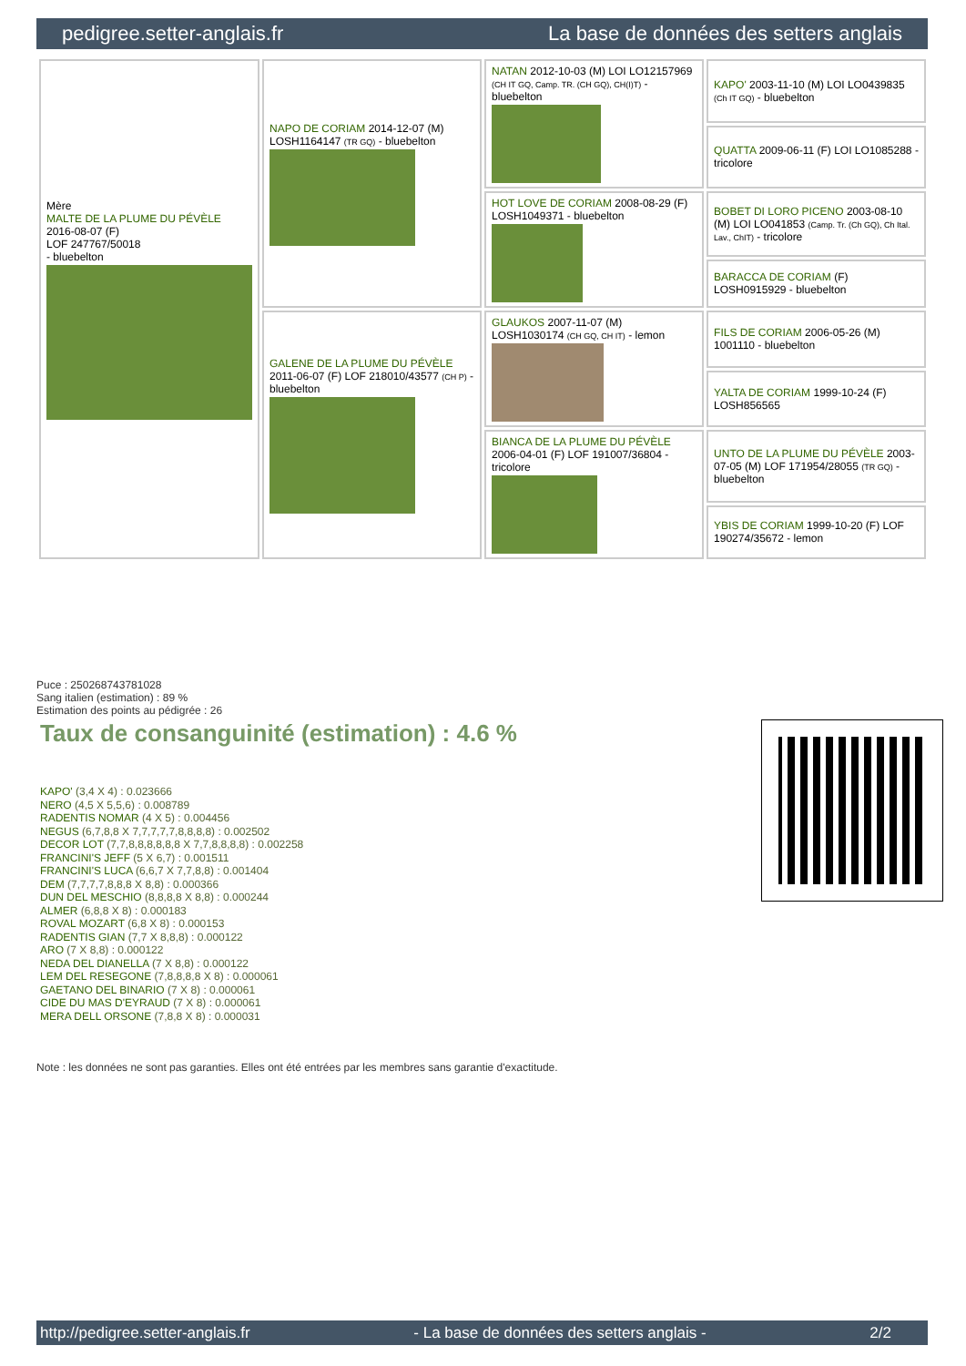pedigree.setter-anglais.fr La base de données des setters anglais
| Mère MALTE DE LA PLUME DU PÉVÈLE 2016-08-07 (F) LOF 247767/50018 - bluebelton | NAPO DE CORIAM 2014-12-07 (M) LOSH1164147 (TR GQ) - bluebelton | NATAN 2012-10-03 (M) LOI LO12157969 (CH IT GQ, Camp. TR. (CH GQ), CH(I)T) - bluebelton | KAPO' 2003-11-10 (M) LOI LO0439835 (Ch IT GQ) - bluebelton |
| | | | QUATTA 2009-06-11 (F) LOI LO1085288 - tricolore |
| | | HOT LOVE DE CORIAM 2008-08-29 (F) LOSH1049371 - bluebelton | BOBET DI LORO PICENO 2003-08-10 (M) LOI LO041853 (Camp. Tr. (Ch GQ), Ch Ital. Lav., ChIT) - tricolore |
| | | | BARACCA DE CORIAM (F) LOSH0915929 - bluebelton |
| | GALENE DE LA PLUME DU PÉVÈLE 2011-06-07 (F) LOF 218010/43577 (CH P) - bluebelton | GLAUKOS 2007-11-07 (M) LOSH1030174 (CH GQ, CH IT) - lemon | FILS DE CORIAM 2006-05-26 (M) 1001110 - bluebelton |
| | | | YALTA DE CORIAM 1999-10-24 (F) LOSH856565 |
| | | BIANCA DE LA PLUME DU PÉVÈLE 2006-04-01 (F) LOF 191007/36804 - tricolore | UNTO DE LA PLUME DU PÉVÈLE 2003-07-05 (M) LOF 171954/28055 (TR GQ) - bluebelton |
| | | | YBIS DE CORIAM 1999-10-20 (F) LOF 190274/35672 - lemon |
Puce : 250268743781028
Sang italien (estimation) : 89 %
Estimation des points au pédigrée : 26
Taux de consanguinité (estimation) : 4.6 %
KAPO' (3,4 X 4) : 0.023666
NERO (4,5 X 5,5,6) : 0.008789
RADENTIS NOMAR (4 X 5) : 0.004456
NEGUS (6,7,8,8 X 7,7,7,7,7,8,8,8,8) : 0.002502
DECOR LOT (7,7,8,8,8,8,8,8 X 7,7,8,8,8,8) : 0.002258
FRANCINI'S JEFF (5 X 6,7) : 0.001511
FRANCINI'S LUCA (6,6,7 X 7,7,8,8) : 0.001404
DEM (7,7,7,7,8,8,8 X 8,8) : 0.000366
DUN DEL MESCHIO (8,8,8,8 X 8,8) : 0.000244
ALMER (6,8,8 X 8) : 0.000183
ROVAL MOZART (6,8 X 8) : 0.000153
RADENTIS GIAN (7,7 X 8,8,8) : 0.000122
ARO (7 X 8,8) : 0.000122
NEDA DEL DIANELLA (7 X 8,8) : 0.000122
LEM DEL RESEGONE (7,8,8,8,8 X 8) : 0.000061
GAETANO DEL BINARIO (7 X 8) : 0.000061
CIDE DU MAS D'EYRAUD (7 X 8) : 0.000061
MERA DELL ORSONE (7,8,8 X 8) : 0.000031
Note : les données ne sont pas garanties. Elles ont été entrées par les membres sans garantie d'exactitude.
http://pedigree.setter-anglais.fr - La base de données des setters anglais - 2/2